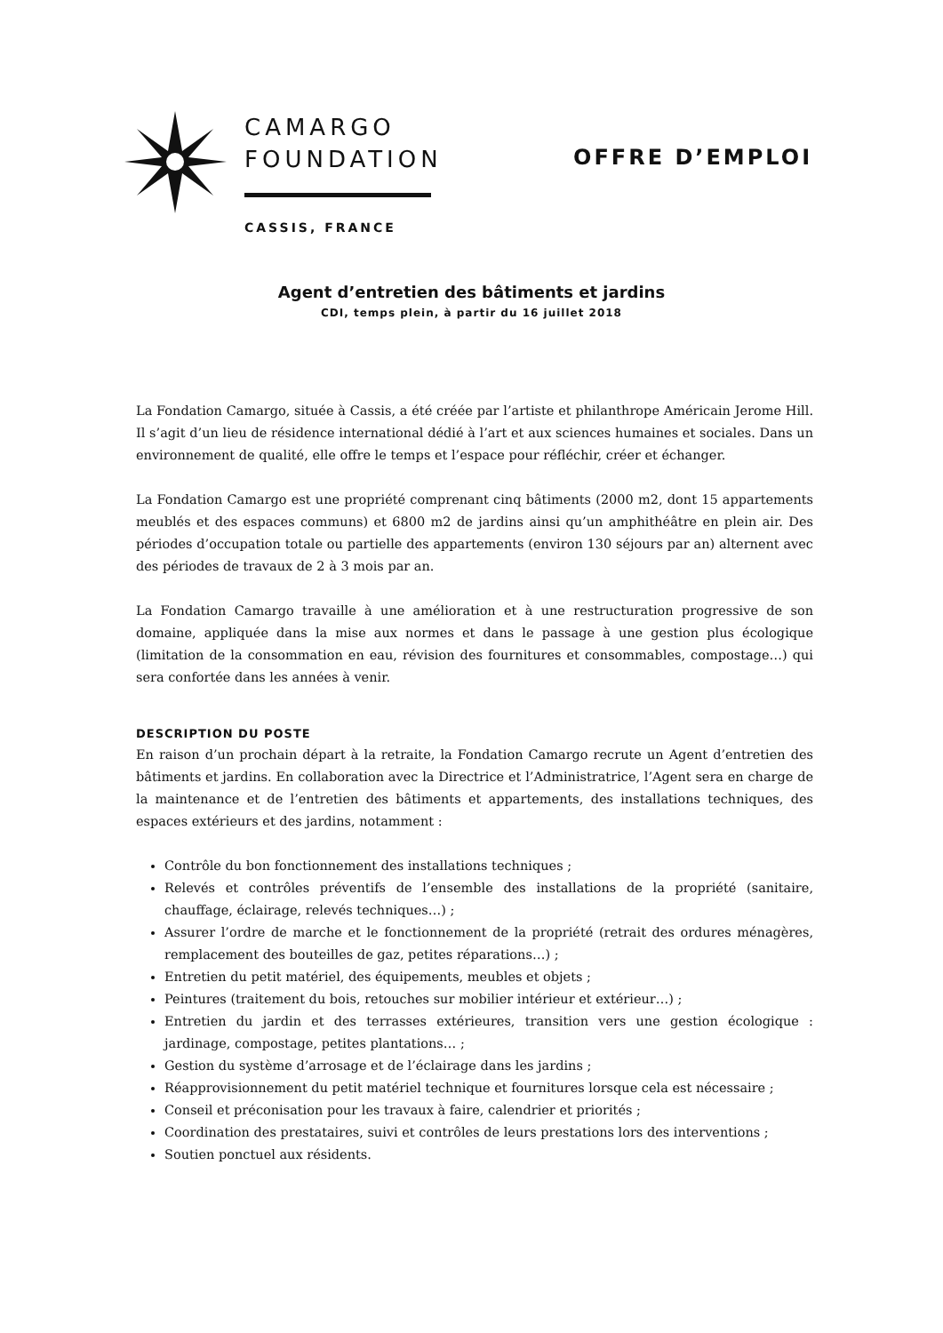CAMARGO
FOUNDATION
CASSIS, FRANCE
OFFRE D’EMPLOI
Agent d’entretien des bâtiments et jardins
CDI, temps plein, à partir du 16 juillet 2018
La Fondation Camargo, située à Cassis, a été créée par l’artiste et philanthrope Américain Jerome Hill. Il s’agit d’un lieu de résidence international dédié à l’art et aux sciences humaines et sociales. Dans un environnement de qualité, elle offre le temps et l’espace pour réfléchir, créer et échanger.
La Fondation Camargo est une propriété comprenant cinq bâtiments (2000 m2, dont 15 appartements meublés et des espaces communs) et 6800 m2 de jardins ainsi qu’un amphithéâtre en plein air. Des périodes d’occupation totale ou partielle des appartements (environ 130 séjours par an) alternent avec des périodes de travaux de 2 à 3 mois par an.
La Fondation Camargo travaille à une amélioration et à une restructuration progressive de son domaine, appliquée dans la mise aux normes et dans le passage à une gestion plus écologique (limitation de la consommation en eau, révision des fournitures et consommables, compostage…) qui sera confortée dans les années à venir.
DESCRIPTION DU POSTE
En raison d’un prochain départ à la retraite, la Fondation Camargo recrute un Agent d’entretien des bâtiments et jardins. En collaboration avec la Directrice et l’Administratrice, l’Agent sera en charge de la maintenance et de l’entretien des bâtiments et appartements, des installations techniques, des espaces extérieurs et des jardins, notamment :
Contrôle du bon fonctionnement des installations techniques ;
Relevés et contrôles préventifs de l’ensemble des installations de la propriété (sanitaire, chauffage, éclairage, relevés techniques…) ;
Assurer l’ordre de marche et le fonctionnement de la propriété (retrait des ordures ménagères, remplacement des bouteilles de gaz, petites réparations…) ;
Entretien du petit matériel, des équipements, meubles et objets ;
Peintures (traitement du bois, retouches sur mobilier intérieur et extérieur…) ;
Entretien du jardin et des terrasses extérieures, transition vers une gestion écologique : jardinage, compostage, petites plantations… ;
Gestion du système d’arrosage et de l’éclairage dans les jardins ;
Réapprovisionnement du petit matériel technique et fournitures lorsque cela est nécessaire ;
Conseil et préconisation pour les travaux à faire, calendrier et priorités ;
Coordination des prestataires, suivi et contrôles de leurs prestations lors des interventions ;
Soutien ponctuel aux résidents.